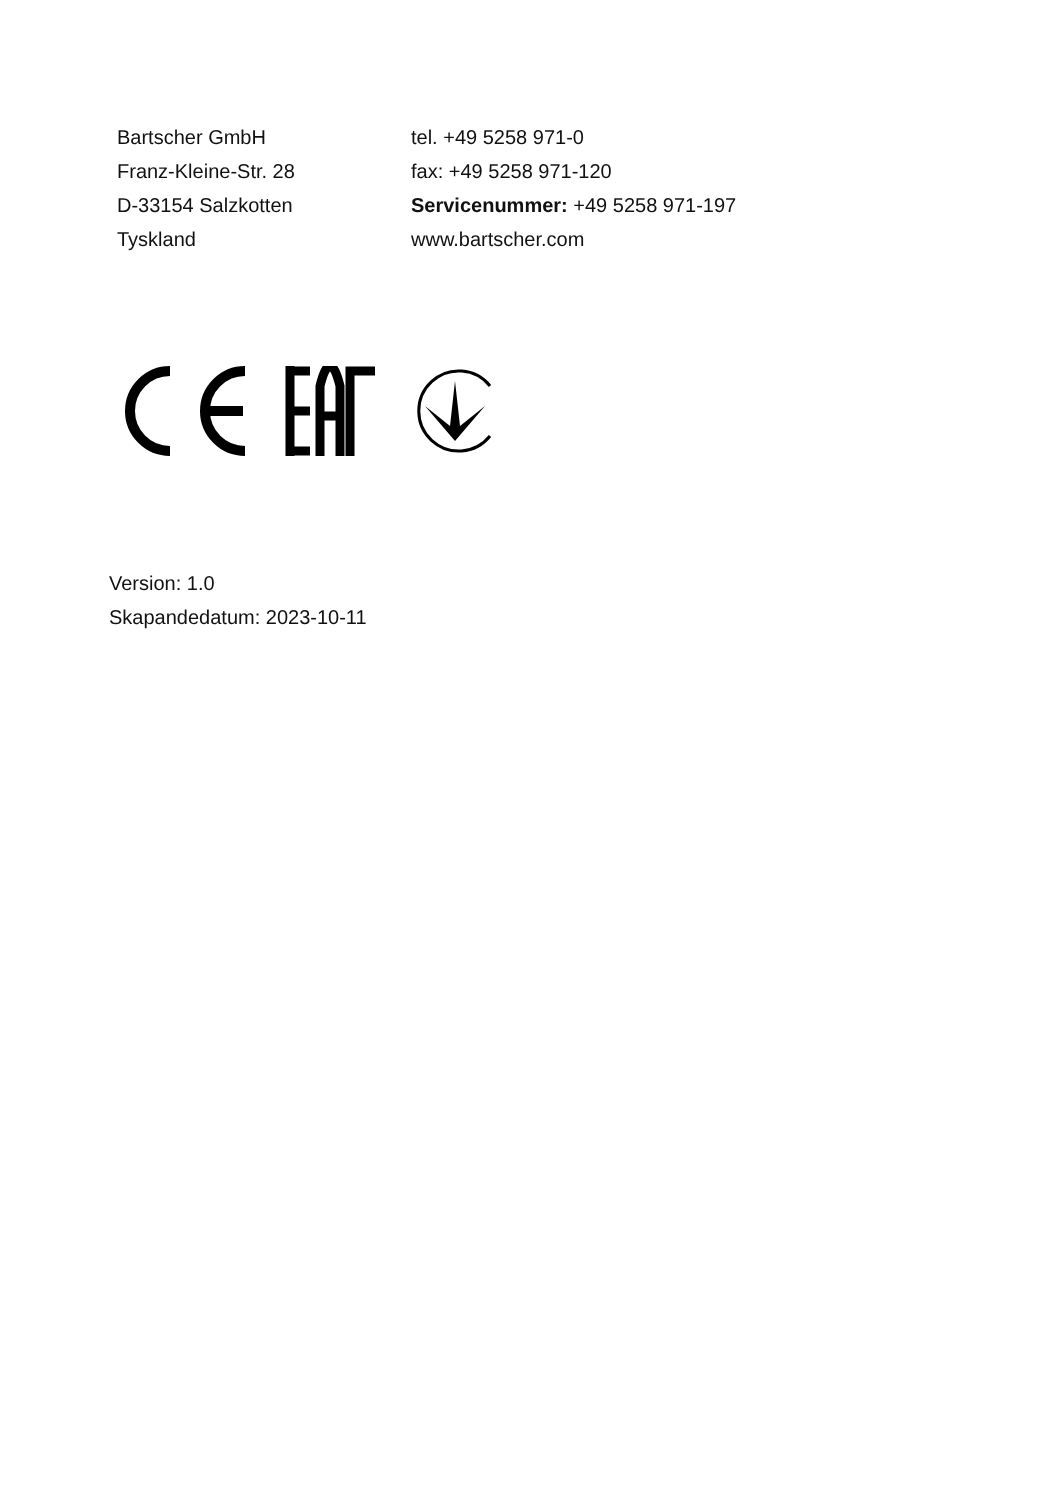Bartscher GmbH
Franz-Kleine-Str. 28
D-33154 Salzkotten
Tyskland
tel. +49 5258 971-0
fax: +49 5258 971-120
Servicenummer: +49 5258 971-197
www.bartscher.com
Version: 1.0
Skapandedatum: 2023-10-11